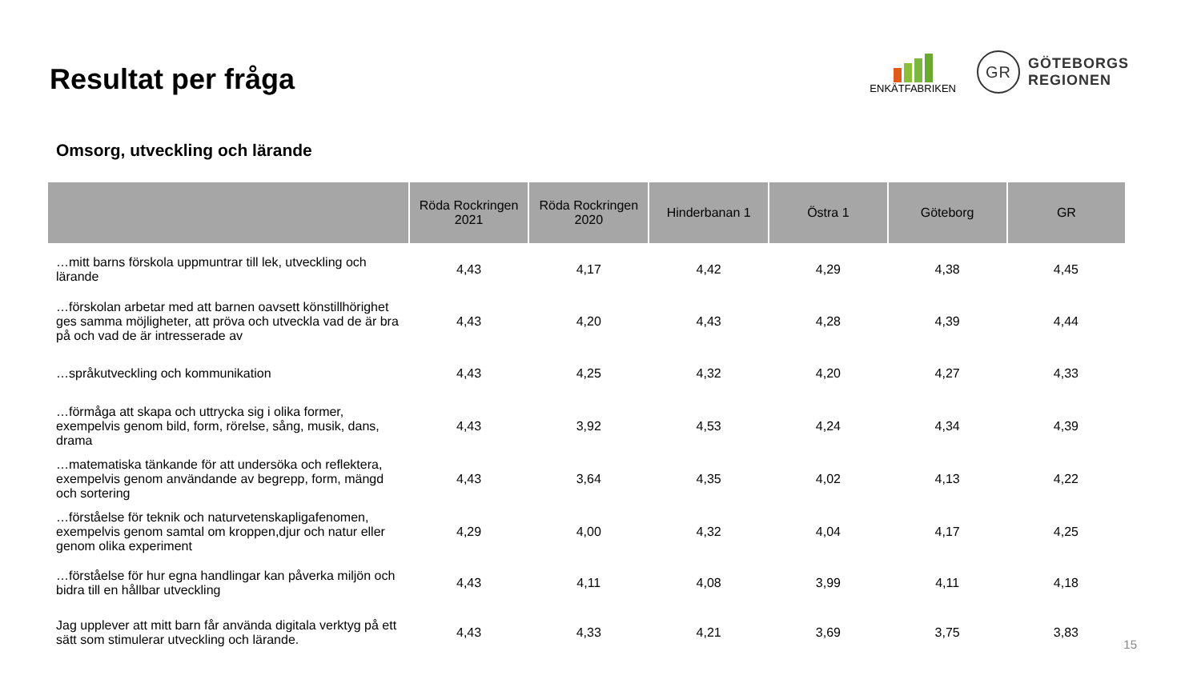Resultat per fråga
ENKÄTFABRIKEN
GR
GÖTEBORGS
REGIONEN
Omsorg, utveckling och lärande
| | Röda Rockringen 2021 | Röda Rockringen 2020 | Hinderbanan 1 | Östra 1 | Göteborg | GR |
| --- | --- | --- | --- | --- | --- | --- |
| …mitt barns förskola uppmuntrar till lek, utveckling och lärande | 4,43 | 4,17 | 4,42 | 4,29 | 4,38 | 4,45 |
| …förskolan arbetar med att barnen oavsett könstillhörighet ges samma möjligheter, att pröva och utveckla vad de är bra på och vad de är intresserade av | 4,43 | 4,20 | 4,43 | 4,28 | 4,39 | 4,44 |
| …språkutveckling och kommunikation | 4,43 | 4,25 | 4,32 | 4,20 | 4,27 | 4,33 |
| …förmåga att skapa och uttrycka sig i olika former, exempelvis genom bild, form, rörelse, sång, musik, dans, drama | 4,43 | 3,92 | 4,53 | 4,24 | 4,34 | 4,39 |
| …matematiska tänkande för att undersöka och reflektera, exempelvis genom användande av begrepp, form, mängd och sortering | 4,43 | 3,64 | 4,35 | 4,02 | 4,13 | 4,22 |
| …förståelse för teknik och naturvetenskapligafenomen, exempelvis genom samtal om kroppen,djur och natur eller genom olika experiment | 4,29 | 4,00 | 4,32 | 4,04 | 4,17 | 4,25 |
| …förståelse för hur egna handlingar kan påverka miljön och bidra till en hållbar utveckling | 4,43 | 4,11 | 4,08 | 3,99 | 4,11 | 4,18 |
| Jag upplever att mitt barn får använda digitala verktyg på ett sätt som stimulerar utveckling och lärande. | 4,43 | 4,33 | 4,21 | 3,69 | 3,75 | 3,83 |
15